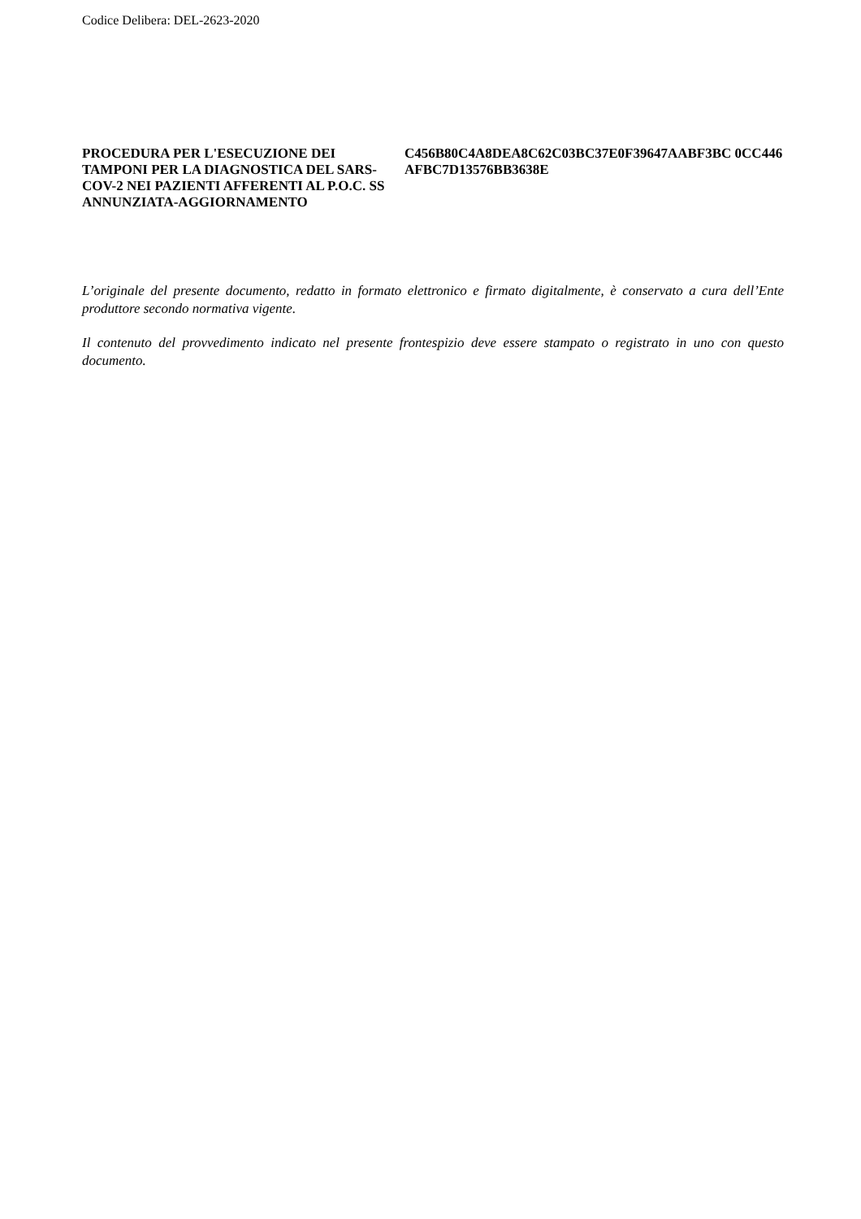Codice Delibera: DEL-2623-2020
PROCEDURA PER L'ESECUZIONE DEI TAMPONI PER LA DIAGNOSTICA DEL SARS-COV-2 NEI PAZIENTI AFFERENTI AL P.O.C. SS ANNUNZIATA-AGGIORNAMENTO
C456B80C4A8DEA8C62C03BC37E0F39647AABF3BC 0CC446AFBC7D13576BB3638E
L’originale del presente documento, redatto in formato elettronico e firmato digitalmente, è conservato a cura dell’Ente produttore secondo normativa vigente.
Il contenuto del provvedimento indicato nel presente frontespizio deve essere stampato o registrato in uno con questo documento.